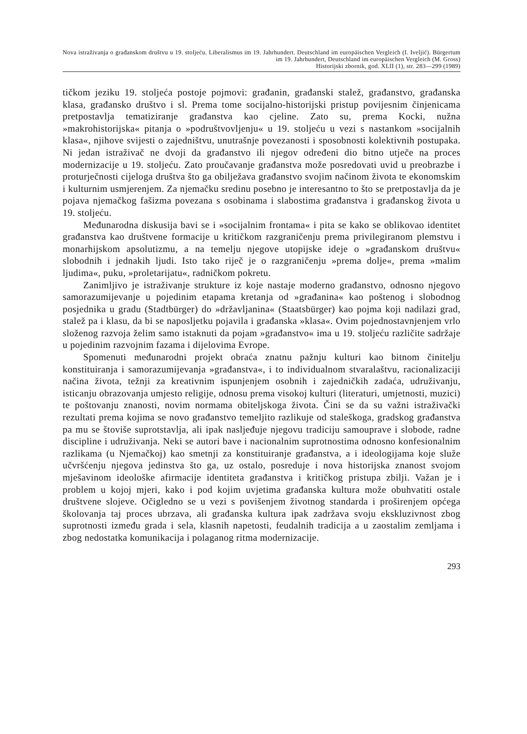Nova istraživanja o građanskom društvu u 19. stoljeću. Liberalismus im 19. Jahrhundert. Deutschland im europäischen Vergleich (I. Iveljić). Bürgertum im 19. Jahrhundert, Deutschland im europäischen Vergleich (M. Gross)
Historijski zbornik, god. XLII (1), str. 283—299 (1989)
tičkom jeziku 19. stoljeća postoje pojmovi: građanin, građanski stalež, građanstvo, građanska klasa, građansko društvo i sl. Prema tome socijalno-historijski pristup povijesnim činjenicama pretpostavlja tematiziranje građanstva kao cjeline. Zato su, prema Kocki, nužna »makrohistorijska« pitanja o »podruštvovljenju« u 19. stoljeću u vezi s nastankom »socijalnih klasa«, njihove svijesti o zajedništvu, unutrašnje povezanosti i sposobnosti kolektivnih postupaka. Ni jedan istraživač ne dvoji da građanstvo ili njegov određeni dio bitno utječe na proces modernizacije u 19. stoljeću. Zato proučavanje građanstva može posredovati uvid u preobrazbe i proturječnosti cijeloga društva što ga obilježava građanstvo svojim načinom života te ekonomskim i kulturnim usmjerenjem. Za njemačku sredinu posebno je interesantno to što se pretpostavlja da je pojava njemačkog fašizma povezana s osobinama i slabostima građanstva i građanskog života u 19. stoljeću.
Međunarodna diskusija bavi se i »socijalnim frontama« i pita se kako se oblikovao identitet građanstva kao društvene formacije u kritičkom razgraničenju prema privilegiranom plemstvu i monarhijskom apsolutizmu, a na temelju njegove utopijske ideje o »građanskom društvu« slobodnih i jednakih ljudi. Isto tako riječ je o razgraničenju »prema dolje«, prema »malim ljudima«, puku, »proletarijatu«, radničkom pokretu.
Zanimljivo je istraživanje strukture iz koje nastaje moderno građanstvo, odnosno njegovo samorazumijevanje u pojedinim etapama kretanja od »građanina« kao poštenog i slobodnog posjednika u gradu (Stadtbürger) do »državljanina« (Staatsbürger) kao pojma koji nadilazi grad, stalež pa i klasu, da bi se naposljetku pojavila i građanska »klasa«. Ovim pojednostavnjenjem vrlo složenog razvoja želim samo istaknuti da pojam »građanstvo« ima u 19. stoljeću različite sadržaje u pojedinim razvojnim fazama i dijelovima Evrope.
Spomenuti međunarodni projekt obraća znatnu pažnju kulturi kao bitnom činitelju konstituiranja i samorazumijevanja »građanstva«, i to individualnom stvaralaštvu, racionalizaciji načina života, težnji za kreativnim ispunjenjem osobnih i zajedničkih zadaća, udruživanju, isticanju obrazovanja umjesto religije, odnosu prema visokoj kulturi (literaturi, umjetnosti, muzici) te poštovanju znanosti, novim normama obiteljskoga života. Čini se da su važni istraživački rezultati prema kojima se novo građanstvo temeljito razlikuje od staleškoga, gradskog građanstva pa mu se štoviše suprotstavlja, ali ipak nasljeđuje njegovu tradiciju samouprave i slobode, radne discipline i udruživanja. Neki se autori bave i nacionalnim suprotnostima odnosno konfesionalnim razlikama (u Njemačkoj) kao smetnji za konstituiranje građanstva, a i ideologijama koje služe učvršćenju njegova jedinstva što ga, uz ostalo, posreduje i nova historijska znanost svojom mješavinom ideološke afirmacije identiteta građanstva i kritičkog pristupa zbilji. Važan je i problem u kojoj mjeri, kako i pod kojim uvjetima građanska kultura može obuhvatiti ostale društvene slojeve. Očigledno se u vezi s povišenjem životnog standarda i proširenjem općega školovanja taj proces ubrzava, ali građanska kultura ipak zadržava svoju ekskluzivnost zbog suprotnosti između grada i sela, klasnih napetosti, feudalnih tradicija a u zaostalim zemljama i zbog nedostatka komunikacija i polaganog ritma modernizacije.
293